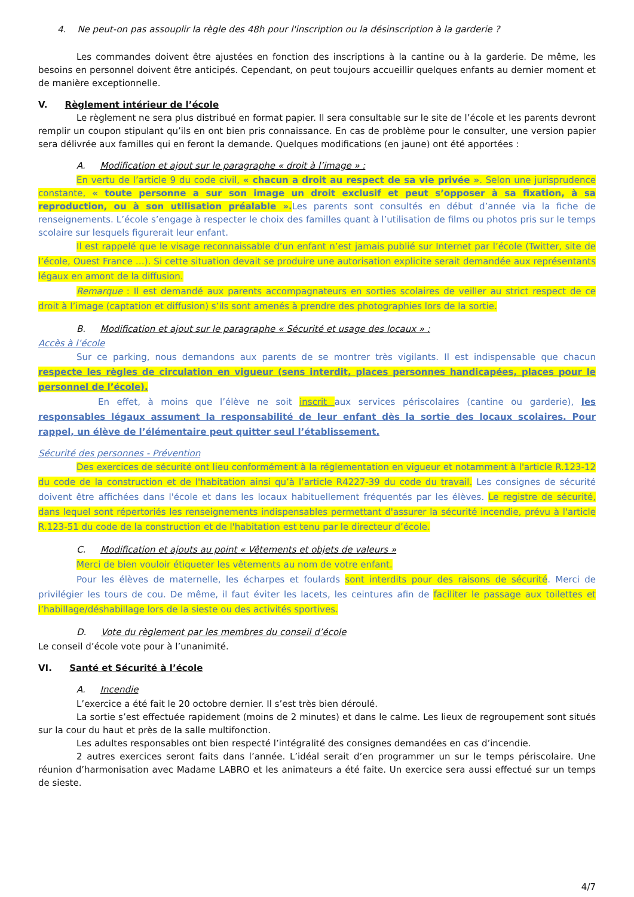4. Ne peut-on pas assouplir la règle des 48h pour l'inscription ou la désinscription à la garderie ?
Les commandes doivent être ajustées en fonction des inscriptions à la cantine ou à la garderie. De même, les besoins en personnel doivent être anticipés. Cependant, on peut toujours accueillir quelques enfants au dernier moment et de manière exceptionnelle.
V. Règlement intérieur de l’école
Le règlement ne sera plus distribué en format papier. Il sera consultable sur le site de l’école et les parents devront remplir un coupon stipulant qu’ils en ont bien pris connaissance. En cas de problème pour le consulter, une version papier sera délivrée aux familles qui en feront la demande. Quelques modifications (en jaune) ont été apportées :
A. Modification et ajout sur le paragraphe « droit à l’image » :
En vertu de l’article 9 du code civil, « chacun a droit au respect de sa vie privée ». Selon une jurisprudence constante, « toute personne a sur son image un droit exclusif et peut s’opposer à sa fixation, à sa reproduction, ou à son utilisation préalable ». Les parents sont consultés en début d’année via la fiche de renseignements. L’école s’engage à respecter le choix des familles quant à l’utilisation de films ou photos pris sur le temps scolaire sur lesquels figurerait leur enfant.
Il est rappelé que le visage reconnaissable d’un enfant n’est jamais publié sur Internet par l’école (Twitter, site de l’école, Ouest France …). Si cette situation devait se produire une autorisation explicite serait demandée aux représentants légaux en amont de la diffusion.
Remarque : Il est demandé aux parents accompagnateurs en sorties scolaires de veiller au strict respect de ce droit à l’image (captation et diffusion) s’ils sont amenés à prendre des photographies lors de la sortie.
B. Modification et ajout sur le paragraphe « Sécurité et usage des locaux » :
Accès à l’école
Sur ce parking, nous demandons aux parents de se montrer très vigilants. Il est indispensable que chacun respecte les règles de circulation en vigueur (sens interdit, places personnes handicapées, places pour le personnel de l’école).
En effet, à moins que l’élève ne soit inscrit aux services périscolaires (cantine ou garderie), les responsables légaux assument la responsabilité de leur enfant dès la sortie des locaux scolaires. Pour rappel, un élève de l’élémentaire peut quitter seul l’établissement.
Sécurité des personnes - Prévention
Des exercices de sécurité ont lieu conformément à la réglementation en vigueur et notamment à l'article R.123-12 du code de la construction et de l'habitation ainsi qu’à l’article R4227-39 du code du travail. Les consignes de sécurité doivent être affichées dans l'école et dans les locaux habituellement fréquentés par les élèves. Le registre de sécurité, dans lequel sont répertoriés les renseignements indispensables permettant d'assurer la sécurité incendie, prévu à l'article R.123-51 du code de la construction et de l'habitation est tenu par le directeur d’école.
C. Modification et ajouts au point « Vêtements et objets de valeurs »
Merci de bien vouloir étiqueter les vêtements au nom de votre enfant.
Pour les élèves de maternelle, les écharpes et foulards sont interdits pour des raisons de sécurité. Merci de privilégier les tours de cou. De même, il faut éviter les lacets, les ceintures afin de faciliter le passage aux toilettes et l’habillage/déshabillage lors de la sieste ou des activités sportives.
D. Vote du règlement par les membres du conseil d’école
Le conseil d’école vote pour à l’unanimité.
VI. Santé et Sécurité à l’école
A. Incendie
L’exercice a été fait le 20 octobre dernier. Il s’est très bien déroulé.
La sortie s’est effectuée rapidement (moins de 2 minutes) et dans le calme. Les lieux de regroupement sont situés sur la cour du haut et près de la salle multifonction.
Les adultes responsables ont bien respecté l’intégralité des consignes demandées en cas d’incendie.
2 autres exercices seront faits dans l’année. L’idéal serait d’en programmer un sur le temps périscolaire. Une réunion d’harmonisation avec Madame LABRO et les animateurs a été faite. Un exercice sera aussi effectué sur un temps de sieste.
4/7